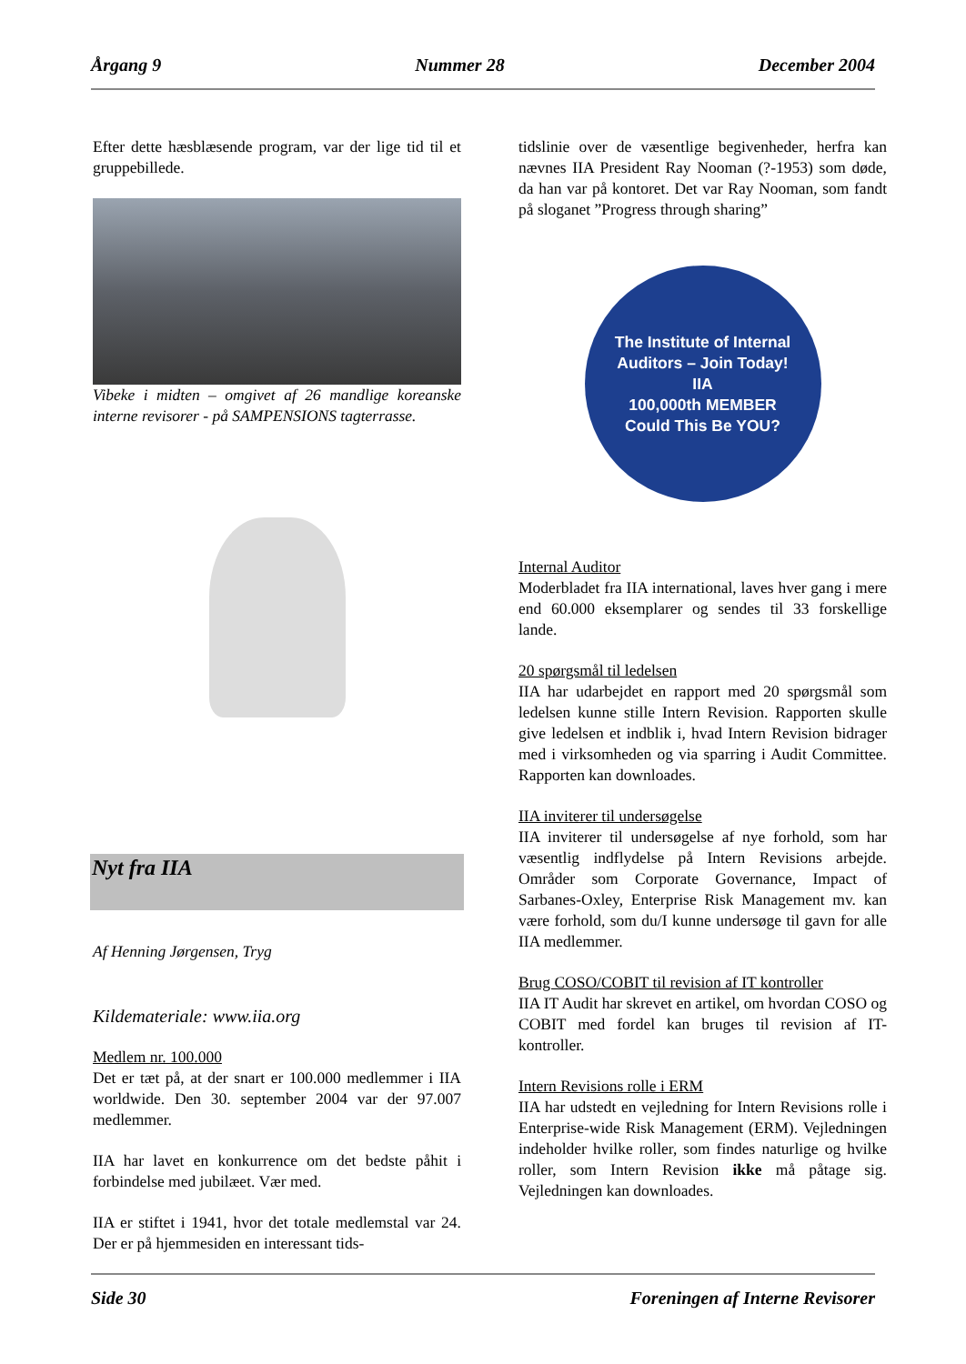Årgang 9 Nummer 28 December 2004
Efter dette hæsblæsende program, var der lige tid til et gruppebillede.
Vibeke i midten – omgivet af 26 mandlige koreanske interne revisorer - på SAMPENSIONS tagterrasse.
Nyt fra IIA
Af Henning Jørgensen, Tryg
Kildemateriale: www.iia.org
Medlem nr. 100.000
Det er tæt på, at der snart er 100.000 medlemmer i IIA worldwide. Den 30. september 2004 var der 97.007 medlemmer.
IIA har lavet en konkurrence om det bedste påhit i forbindelse med jubilæet. Vær med.
IIA er stiftet i 1941, hvor det totale medlemstal var 24. Der er på hjemmesiden en interessant tids-
tidslinie over de væsentlige begivenheder, herfra kan nævnes IIA President Ray Nooman (?-1953) som døde, da han var på kontoret. Det var Ray Nooman, som fandt på sloganet ”Progress through sharing”
The Institute of Internal Auditors – Join Today!
IIA
100,000th MEMBER
Could This Be YOU?
Internal Auditor
Moderbladet fra IIA international, laves hver gang i mere end 60.000 eksemplarer og sendes til 33 forskellige lande.
20 spørgsmål til ledelsen
IIA har udarbejdet en rapport med 20 spørgsmål som ledelsen kunne stille Intern Revision. Rapporten skulle give ledelsen et indblik i, hvad Intern Revision bidrager med i virksomheden og via sparring i Audit Committee. Rapporten kan downloades.
IIA inviterer til undersøgelse
IIA inviterer til undersøgelse af nye forhold, som har væsentlig indflydelse på Intern Revisions arbejde. Områder som Corporate Governance, Impact of Sarbanes-Oxley, Enterprise Risk Management mv. kan være forhold, som du/I kunne undersøge til gavn for alle IIA medlemmer.
Brug COSO/COBIT til revision af IT kontroller
IIA IT Audit har skrevet en artikel, om hvordan COSO og COBIT med fordel kan bruges til revision af IT-kontroller.
Intern Revisions rolle i ERM
IIA har udstedt en vejledning for Intern Revisions rolle i Enterprise-wide Risk Management (ERM). Vejledningen indeholder hvilke roller, som findes naturlige og hvilke roller, som Intern Revision ikke må påtage sig. Vejledningen kan downloades.
Side 30 Foreningen af Interne Revisorer